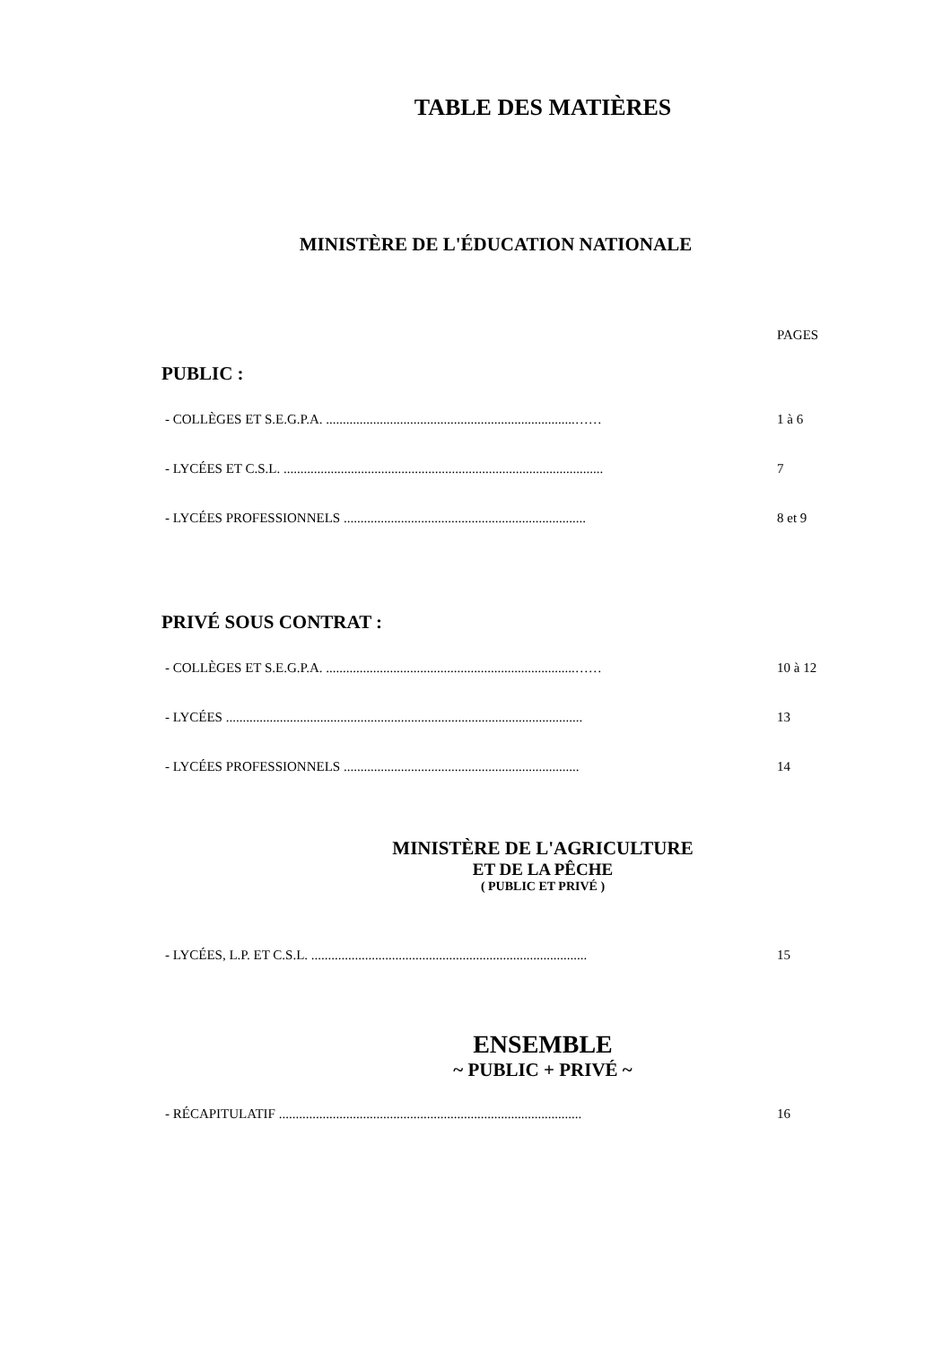TABLE DES MATIÈRES
MINISTÈRE DE L'ÉDUCATION NATIONALE
PAGES
PUBLIC :
- COLLÈGES ET S.E.G.P.A. ..........................................................................…… 1 à 6
- LYCÉES ET C.S.L. ............................................................................................... 7
- LYCÉES PROFESSIONNELS ........................................................................ 8 et 9
PRIVÉ SOUS CONTRAT :
- COLLÈGES ET S.E.G.P.A. ..........................................................................…… 10 à 12
- LYCÉES .......................................................................................................... 13
- LYCÉES PROFESSIONNELS ...................................................................... 14
MINISTÈRE DE L'AGRICULTURE
ET DE LA PÊCHE
( PUBLIC ET PRIVÉ )
- LYCÉES, L.P. ET C.S.L. .................................................................................. 15
ENSEMBLE
~ PUBLIC + PRIVÉ ~
- RÉCAPITULATIF .......................................................................................... 16